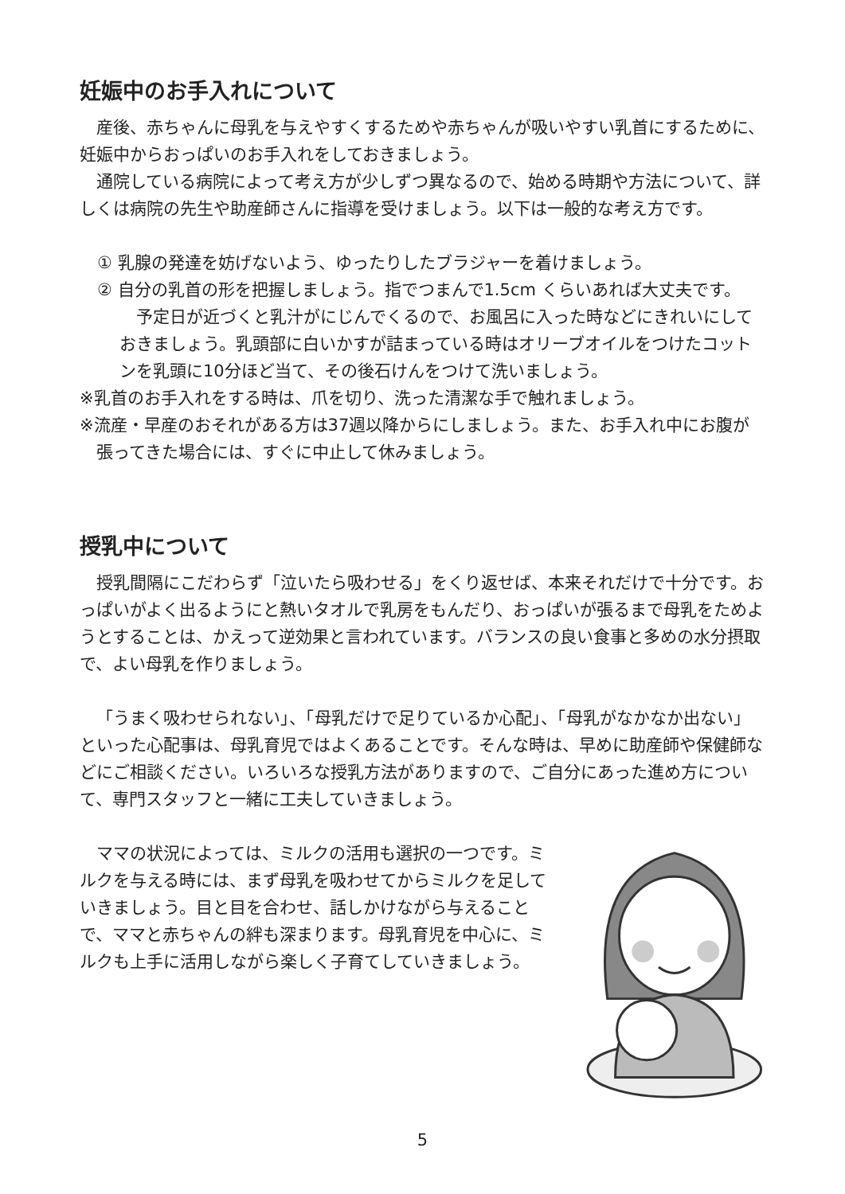妊娠中のお手入れについて
産後、赤ちゃんに母乳を与えやすくするためや赤ちゃんが吸いやすい乳首にするために、妊娠中からおっぱいのお手入れをしておきましょう。
通院している病院によって考え方が少しずつ異なるので、始める時期や方法について、詳しくは病院の先生や助産師さんに指導を受けましょう。以下は一般的な考え方です。
① 乳腺の発達を妨げないよう、ゆったりしたブラジャーを着けましょう。
② 自分の乳首の形を把握しましょう。指でつまんで1.5cm くらいあれば大丈夫です。
予定日が近づくと乳汁がにじんでくるので、お風呂に入った時などにきれいにしておきましょう。乳頭部に白いかすが詰まっている時はオリーブオイルをつけたコットンを乳頭に10分ほど当て、その後石けんをつけて洗いましょう。
※乳首のお手入れをする時は、爪を切り、洗った清潔な手で触れましょう。
※流産・早産のおそれがある方は37週以降からにしましょう。また、お手入れ中にお腹が張ってきた場合には、すぐに中止して休みましょう。
授乳中について
授乳間隔にこだわらず「泣いたら吸わせる」をくり返せば、本来それだけで十分です。おっぱいがよく出るようにと熱いタオルで乳房をもんだり、おっぱいが張るまで母乳をためようとすることは、かえって逆効果と言われています。バランスの良い食事と多めの水分摂取で、よい母乳を作りましょう。
「うまく吸わせられない」、「母乳だけで足りているか心配」、「母乳がなかなか出ない」といった心配事は、母乳育児ではよくあることです。そんな時は、早めに助産師や保健師などにご相談ください。いろいろな授乳方法がありますので、ご自分にあった進め方について、専門スタッフと一緒に工夫していきましょう。
ママの状況によっては、ミルクの活用も選択の一つです。ミルクを与える時には、まず母乳を吸わせてからミルクを足していきましょう。目と目を合わせ、話しかけながら与えることで、ママと赤ちゃんの絆も深まります。母乳育児を中心に、ミルクも上手に活用しながら楽しく子育てしていきましょう。
5